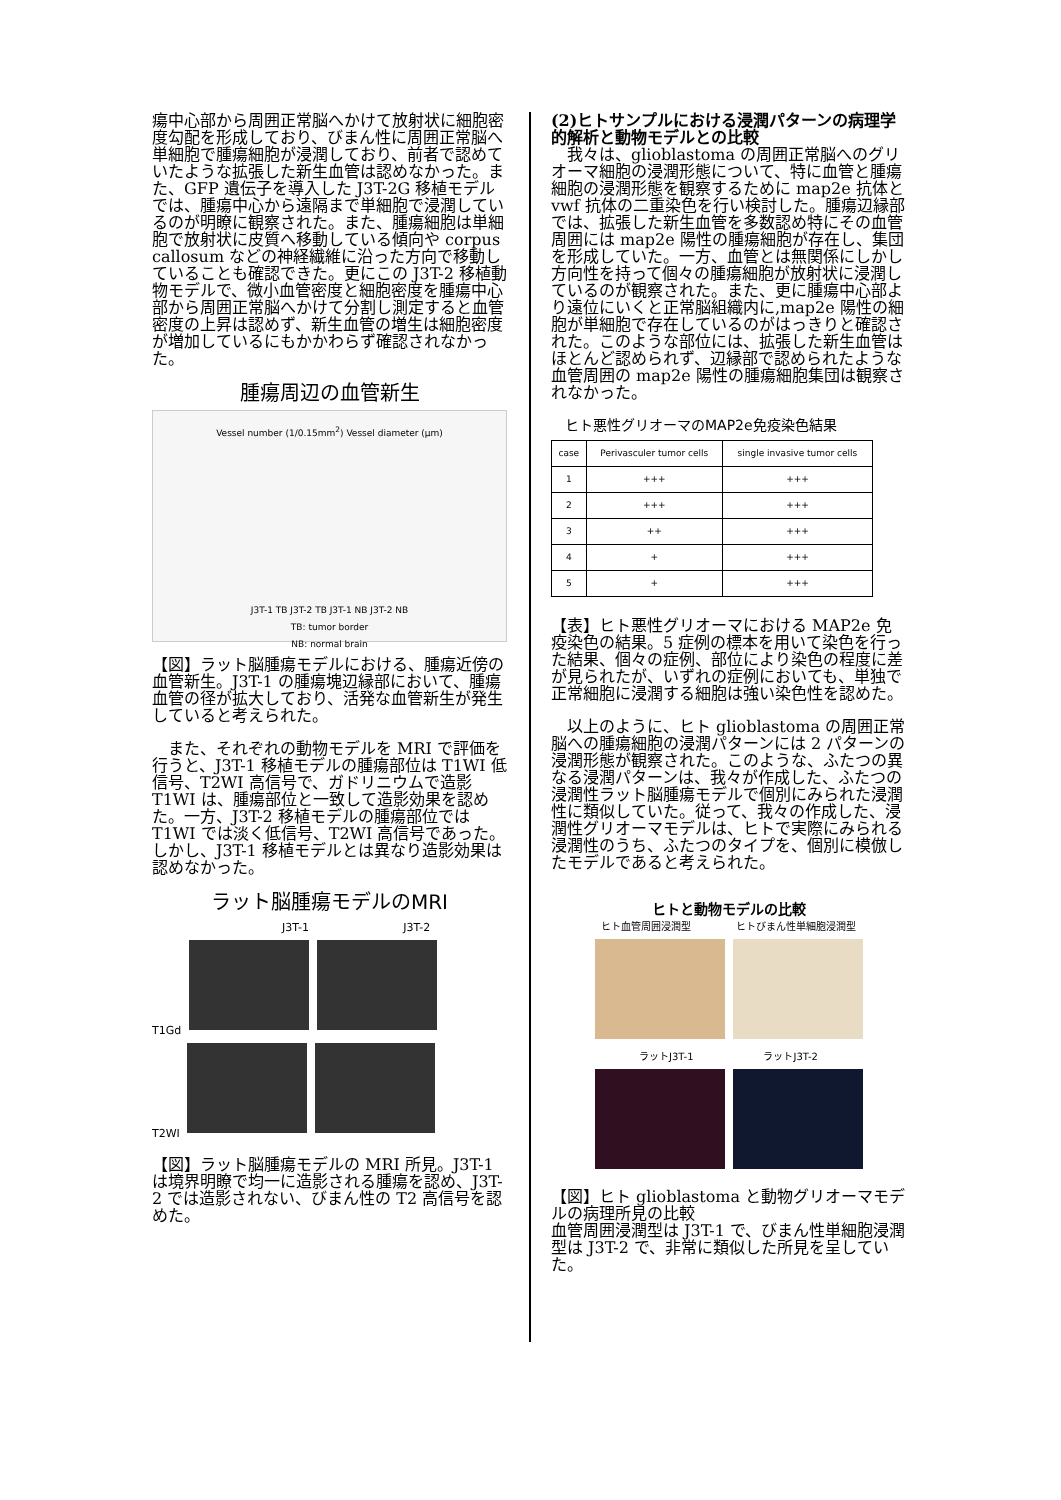瘍中心部から周囲正常脳へかけて放射状に細胞密度勾配を形成しており、びまん性に周囲正常脳へ単細胞で腫瘍細胞が浸潤しており、前者で認めていたような拡張した新生血管は認めなかった。また、GFP 遺伝子を導入した J3T-2G 移植モデルでは、腫瘍中心から遠隔まで単細胞で浸潤しているのが明瞭に観察された。また、腫瘍細胞は単細胞で放射状に皮質へ移動している傾向や corpus callosum などの神経繊維に沿った方向で移動していることも確認できた。更にこの J3T-2 移植動物モデルで、微小血管密度と細胞密度を腫瘍中心部から周囲正常脳へかけて分割し測定すると血管密度の上昇は認めず、新生血管の増生は細胞密度が増加しているにもかかわらず確認されなかった。
腫瘍周辺の血管新生
Vessel number (1/0.15mm<sup>2</sup>) Vessel diameter (μm)
J3T-1 TB J3T-2 TB J3T-1 NB J3T-2 NB
TB: tumor border
NB: normal brain
【図】ラット脳腫瘍モデルにおける、腫瘍近傍の血管新生。J3T-1 の腫瘍塊辺縁部において、腫瘍血管の径が拡大しており、活発な血管新生が発生していると考えられた。
　また、それぞれの動物モデルを MRI で評価を行うと、J3T-1 移植モデルの腫瘍部位は T1WI 低信号、T2WI 高信号で、ガドリニウムで造影 T1WI は、腫瘍部位と一致して造影効果を認めた。一方、J3T-2 移植モデルの腫瘍部位では T1WI では淡く低信号、T2WI 高信号であった。しかし、J3T-1 移植モデルとは異なり造影効果は認めなかった。
ラット脳腫瘍モデルのMRI
J3T-1 J3T-2
T1Gd
T2WI
【図】ラット脳腫瘍モデルの MRI 所見。J3T-1 は境界明瞭で均一に造影される腫瘍を認め、J3T-2 では造影されない、びまん性の T2 高信号を認めた。
(2)ヒトサンプルにおける浸潤パターンの病理学的解析と動物モデルとの比較
　我々は、glioblastoma の周囲正常脳へのグリオーマ細胞の浸潤形態について、特に血管と腫瘍細胞の浸潤形態を観察するために map2e 抗体と vwf 抗体の二重染色を行い検討した。腫瘍辺縁部では、拡張した新生血管を多数認め特にその血管周囲には map2e 陽性の腫瘍細胞が存在し、集団を形成していた。一方、血管とは無関係にしかし方向性を持って個々の腫瘍細胞が放射状に浸潤しているのが観察された。また、更に腫瘍中心部より遠位にいくと正常脳組織内に,map2e 陽性の細胞が単細胞で存在しているのがはっきりと確認された。このような部位には、拡張した新生血管はほとんど認められず、辺縁部で認められたような血管周囲の map2e 陽性の腫瘍細胞集団は観察されなかった。
ヒト悪性グリオーマのMAP2e免疫染色結果
| case | Perivasculer tumor cells | single invasive tumor cells |
| --- | --- | --- |
| 1 | +++ | +++ |
| 2 | +++ | +++ |
| 3 | ++ | +++ |
| 4 | + | +++ |
| 5 | + | +++ |
【表】ヒト悪性グリオーマにおける MAP2e 免疫染色の結果。5 症例の標本を用いて染色を行った結果、個々の症例、部位により染色の程度に差が見られたが、いずれの症例においても、単独で正常細胞に浸潤する細胞は強い染色性を認めた。
　以上のように、ヒト glioblastoma の周囲正常脳への腫瘍細胞の浸潤パターンには 2 パターンの浸潤形態が観察された。このような、ふたつの異なる浸潤パターンは、我々が作成した、ふたつの浸潤性ラット脳腫瘍モデルで個別にみられた浸潤性に類似していた。従って、我々の作成した、浸潤性グリオーマモデルは、ヒトで実際にみられる浸潤性のうち、ふたつのタイプを、個別に模倣したモデルであると考えられた。
ヒトと動物モデルの比較
ヒト血管周囲浸潤型 ヒトびまん性単細胞浸潤型
ラットJ3T-1 ラットJ3T-2
【図】ヒト glioblastoma と動物グリオーマモデルの病理所見の比較
血管周囲浸潤型は J3T-1 で、びまん性単細胞浸潤型は J3T-2 で、非常に類似した所見を呈していた。